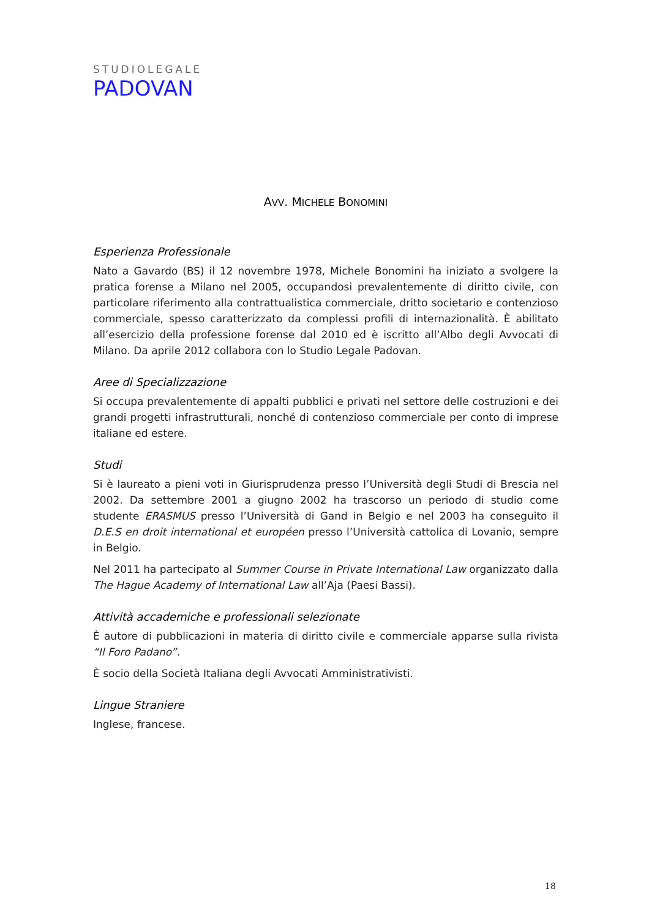STUDIOLEGALE
PADOVAN
AVV. MICHELE BONOMINI
Esperienza Professionale
Nato a Gavardo (BS) il 12 novembre 1978, Michele Bonomini ha iniziato a svolgere la pratica forense a Milano nel 2005, occupandosi prevalentemente di diritto civile, con particolare riferimento alla contrattualistica commerciale, dritto societario e contenzioso commerciale, spesso caratterizzato da complessi profili di internazionalità. È abilitato all’esercizio della professione forense dal 2010 ed è iscritto all’Albo degli Avvocati di Milano. Da aprile 2012 collabora con lo Studio Legale Padovan.
Aree di Specializzazione
Si occupa prevalentemente di appalti pubblici e privati nel settore delle costruzioni e dei grandi progetti infrastrutturali, nonché di contenzioso commerciale per conto di imprese italiane ed estere.
Studi
Si è laureato a pieni voti in Giurisprudenza presso l’Università degli Studi di Brescia nel 2002. Da settembre 2001 a giugno 2002 ha trascorso un periodo di studio come studente ERASMUS presso l’Università di Gand in Belgio e nel 2003 ha conseguito il D.E.S en droit international et européen presso l’Università cattolica di Lovanio, sempre in Belgio.
Nel 2011 ha partecipato al Summer Course in Private International Law organizzato dalla The Hague Academy of International Law all’Aja (Paesi Bassi).
Attività accademiche e professionali selezionate
È autore di pubblicazioni in materia di diritto civile e commerciale apparse sulla rivista “Il Foro Padano”.
È socio della Società Italiana degli Avvocati Amministrativisti.
Lingue Straniere
Inglese, francese.
18